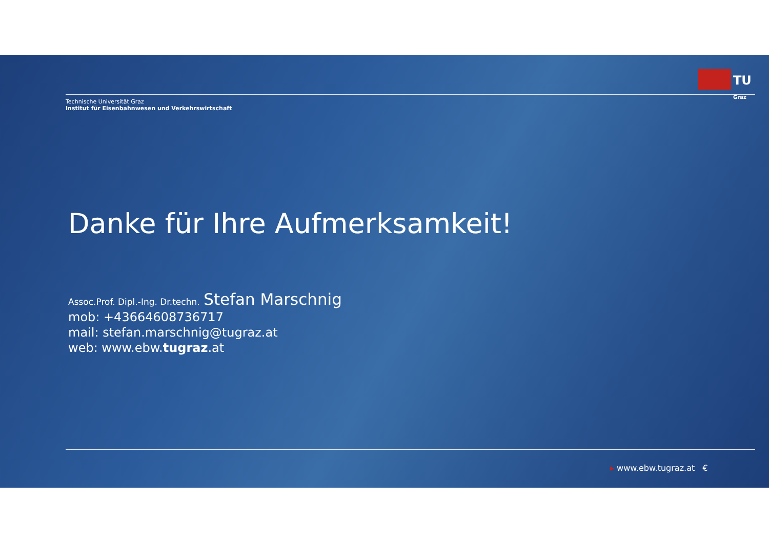TU
Graz
Technische Universität Graz
Institut für Eisenbahnwesen und Verkehrswirtschaft
Danke für Ihre Aufmerksamkeit!
Assoc.Prof. Dipl.-Ing. Dr.techn. Stefan Marschnig
mob: +43664608736717
mail: stefan.marschnig@tugraz.at
web: www.ebw.tugraz.at
▸ www.ebw.tugraz.at €